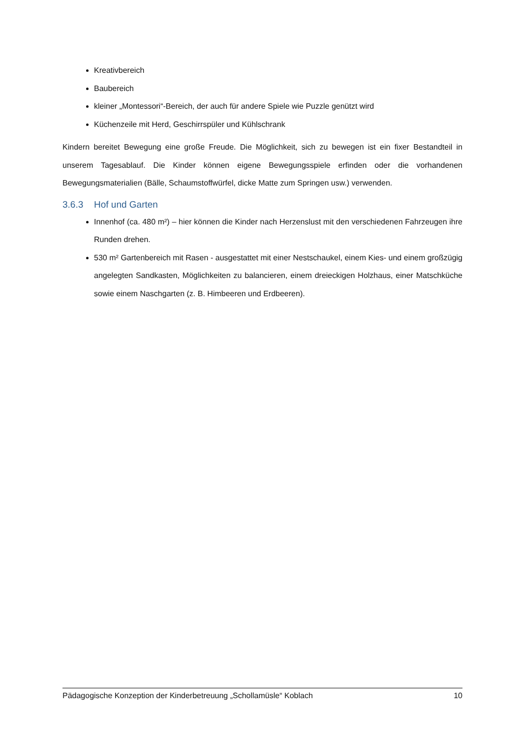Kreativbereich
Baubereich
kleiner „Montessori“-Bereich, der auch für andere Spiele wie Puzzle genützt wird
Küchenzeile mit Herd, Geschirrspüler und Kühlschrank
Kindern bereitet Bewegung eine große Freude. Die Möglichkeit, sich zu bewegen ist ein fixer Bestandteil in unserem Tagesablauf. Die Kinder können eigene Bewegungsspiele erfinden oder die vorhandenen Bewegungsmaterialien (Bälle, Schaumstoffwürfel, dicke Matte zum Springen usw.) verwenden.
3.6.3 Hof und Garten
Innenhof (ca. 480 m²) – hier können die Kinder nach Herzenslust mit den verschiedenen Fahrzeugen ihre Runden drehen.
530 m² Gartenbereich mit Rasen - ausgestattet mit einer Nestschaukel, einem Kies- und einem großzügig angelegten Sandkasten, Möglichkeiten zu balancieren, einem dreieckigen Holzhaus, einer Matschküche sowie einem Naschgarten (z. B. Himbeeren und Erdbeeren).
Pädagogische Konzeption der Kinderbetreuung „Schollamüsle“ Koblach 10